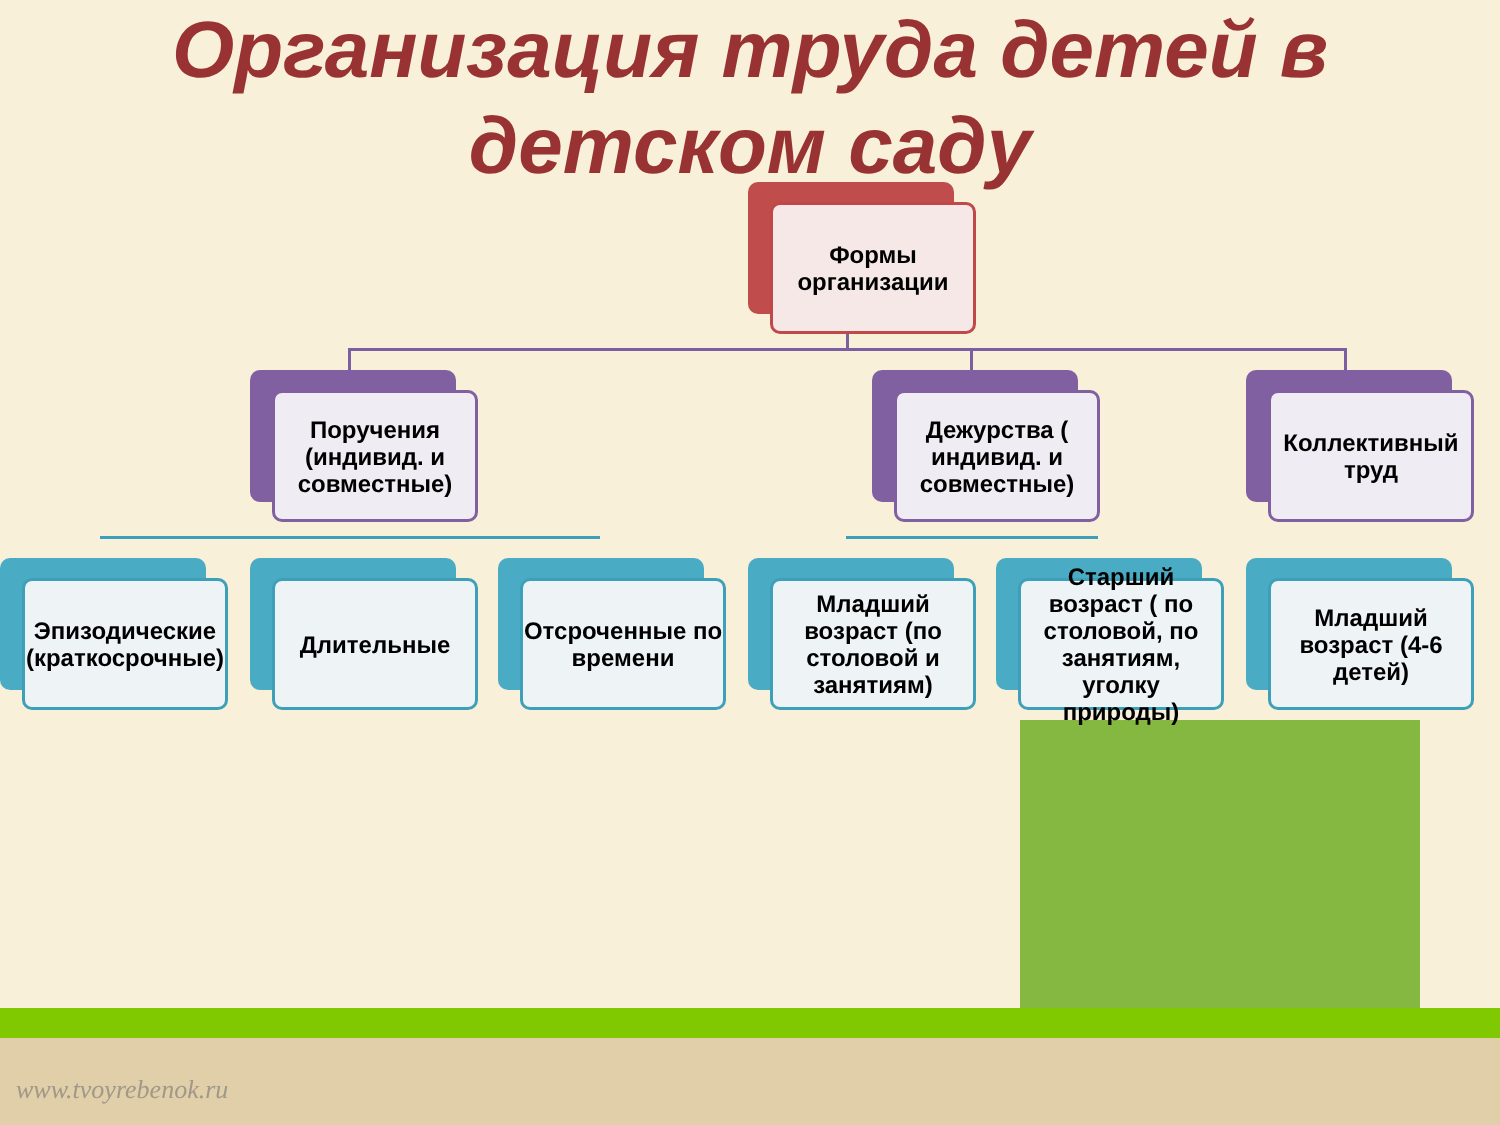Организация труда детей в детском саду
Формы организации
Поручения (индивид. и совместные)
Дежурства ( индивид. и совместные)
Коллективный труд
Эпизодические (краткосрочные)
Длительные
Отсроченные по времени
Младший возраст (по столовой и занятиям)
Старший возраст ( по столовой, по занятиям, уголку природы)
Младший возраст (4-6 детей)
www.tvoyrebenok.ru